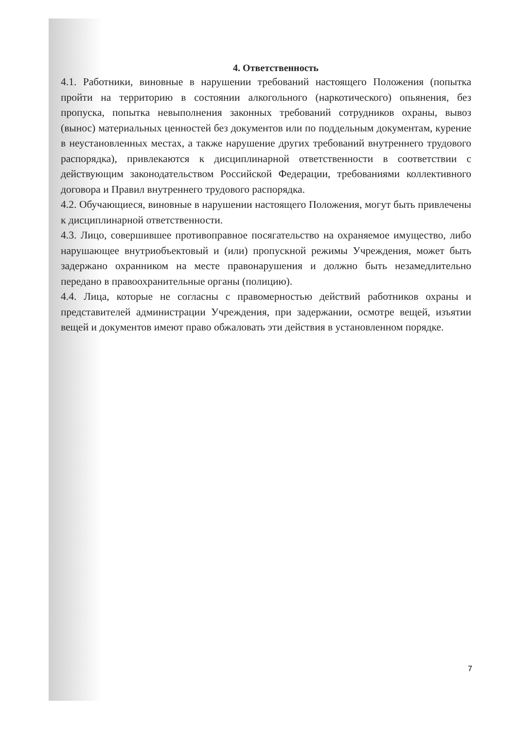4. Ответственность
4.1. Работники, виновные в нарушении требований настоящего Положения (попытка пройти на территорию в состоянии алкогольного (наркотического) опьянения, без пропуска, попытка невыполнения законных требований сотрудников охраны, вывоз (вынос) материальных ценностей без документов или по поддельным документам, курение в неустановленных местах, а также нарушение других требований внутреннего трудового распорядка), привлекаются к дисциплинарной ответственности в соответствии с действующим законодательством Российской Федерации, требованиями коллективного договора и Правил внутреннего трудового распорядка.
4.2. Обучающиеся, виновные в нарушении настоящего Положения, могут быть привлечены к дисциплинарной ответственности.
4.3. Лицо, совершившее противоправное посягательство на охраняемое имущество, либо нарушающее внутриобъектовый и (или) пропускной режимы Учреждения, может быть задержано охранником на месте правонарушения и должно быть незамедлительно передано в правоохранительные органы (полицию).
4.4. Лица, которые не согласны с правомерностью действий работников охраны и представителей администрации Учреждения, при задержании, осмотре вещей, изъятии вещей и документов имеют право обжаловать эти действия в установленном порядке.
7